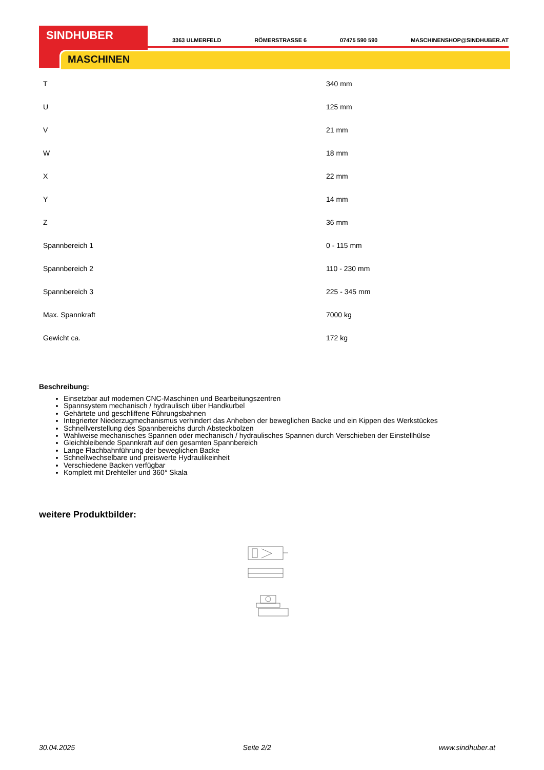SINDHUBER
MASCHINEN
3363 ULMERFELD RÖMERSTRASSE 6 07475 590 590 MASCHINENSHOP@SINDHUBER.AT
| T | 340 mm |
| U | 125 mm |
| V | 21 mm |
| W | 18 mm |
| X | 22 mm |
| Y | 14 mm |
| Z | 36 mm |
| Spannbereich 1 | 0 - 115 mm |
| Spannbereich 2 | 110 - 230 mm |
| Spannbereich 3 | 225 - 345 mm |
| Max. Spannkraft | 7000 kg |
| Gewicht ca. | 172 kg |
Beschreibung:
Einsetzbar auf modernen CNC-Maschinen und Bearbeitungszentren
Spannsystem mechanisch / hydraulisch über Handkurbel
Gehärtete und geschliffene Führungsbahnen
Integrierter Niederzugmechanismus verhindert das Anheben der beweglichen Backe und ein Kippen des Werkstückes
Schnellverstellung des Spannbereichs durch Absteckbolzen
Wahlweise mechanisches Spannen oder mechanisch / hydraulisches Spannen durch Verschieben der Einstellhülse
Gleichbleibende Spannkraft auf den gesamten Spannbereich
Lange Flachbahnführung der beweglichen Backe
Schnellwechselbare und preiswerte Hydraulikeinheit
Verschiedene Backen verfügbar
Komplett mit Drehteller und 360° Skala
weitere Produktbilder:
30.04.2025 Seite 2/2 www.sindhuber.at